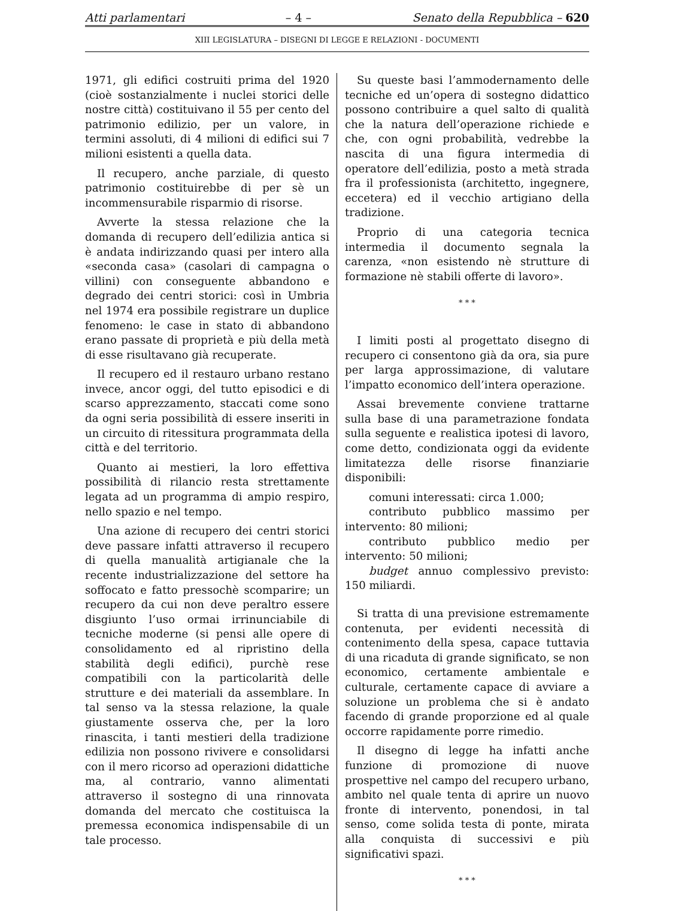Atti parlamentari – 4 – Senato della Repubblica – 620
XIII LEGISLATURA – DISEGNI DI LEGGE E RELAZIONI - DOCUMENTI
1971, gli edifici costruiti prima del 1920 (cioè sostanzialmente i nuclei storici delle nostre città) costituivano il 55 per cento del patrimonio edilizio, per un valore, in termini assoluti, di 4 milioni di edifici sui 7 milioni esistenti a quella data.
Il recupero, anche parziale, di questo patrimonio costituirebbe di per sè un incommensurabile risparmio di risorse.
Avverte la stessa relazione che la domanda di recupero dell’edilizia antica si è andata indirizzando quasi per intero alla «seconda casa» (casolari di campagna o villini) con conseguente abbandono e degrado dei centri storici: così in Umbria nel 1974 era possibile registrare un duplice fenomeno: le case in stato di abbandono erano passate di proprietà e più della metà di esse risultavano già recuperate.
Il recupero ed il restauro urbano restano invece, ancor oggi, del tutto episodici e di scarso apprezzamento, staccati come sono da ogni seria possibilità di essere inseriti in un circuito di ritessitura programmata della città e del territorio.
Quanto ai mestieri, la loro effettiva possibilità di rilancio resta strettamente legata ad un programma di ampio respiro, nello spazio e nel tempo.
Una azione di recupero dei centri storici deve passare infatti attraverso il recupero di quella manualità artigianale che la recente industrializzazione del settore ha soffocato e fatto pressochè scomparire; un recupero da cui non deve peraltro essere disgiunto l’uso ormai irrinunciabile di tecniche moderne (si pensi alle opere di consolidamento ed al ripristino della stabilità degli edifici), purchè rese compatibili con la particolarità delle strutture e dei materiali da assemblare. In tal senso va la stessa relazione, la quale giustamente osserva che, per la loro rinascita, i tanti mestieri della tradizione edilizia non possono rivivere e consolidarsi con il mero ricorso ad operazioni didattiche ma, al contrario, vanno alimentati attraverso il sostegno di una rinnovata domanda del mercato che costituisca la premessa economica indispensabile di un tale processo.
Su queste basi l’ammodernamento delle tecniche ed un’opera di sostegno didattico possono contribuire a quel salto di qualità che la natura dell’operazione richiede e che, con ogni probabilità, vedrebbe la nascita di una figura intermedia di operatore dell’edilizia, posto a metà strada fra il professionista (architetto, ingegnere, eccetera) ed il vecchio artigiano della tradizione.
Proprio di una categoria tecnica intermedia il documento segnala la carenza, «non esistendo nè strutture di formazione nè stabili offerte di lavoro».
* * *
I limiti posti al progettato disegno di recupero ci consentono già da ora, sia pure per larga approssimazione, di valutare l’impatto economico dell’intera operazione.
Assai brevemente conviene trattarne sulla base di una parametrazione fondata sulla seguente e realistica ipotesi di lavoro, come detto, condizionata oggi da evidente limitatezza delle risorse finanziarie disponibili:
comuni interessati: circa 1.000;
contributo pubblico massimo per intervento: 80 milioni;
contributo pubblico medio per intervento: 50 milioni;
budget annuo complessivo previsto: 150 miliardi.
Si tratta di una previsione estremamente contenuta, per evidenti necessità di contenimento della spesa, capace tuttavia di una ricaduta di grande significato, se non economico, certamente ambientale e culturale, certamente capace di avviare a soluzione un problema che si è andato facendo di grande proporzione ed al quale occorre rapidamente porre rimedio.
Il disegno di legge ha infatti anche funzione di promozione di nuove prospettive nel campo del recupero urbano, ambito nel quale tenta di aprire un nuovo fronte di intervento, ponendosi, in tal senso, come solida testa di ponte, mirata alla conquista di successivi e più significativi spazi.
* * *